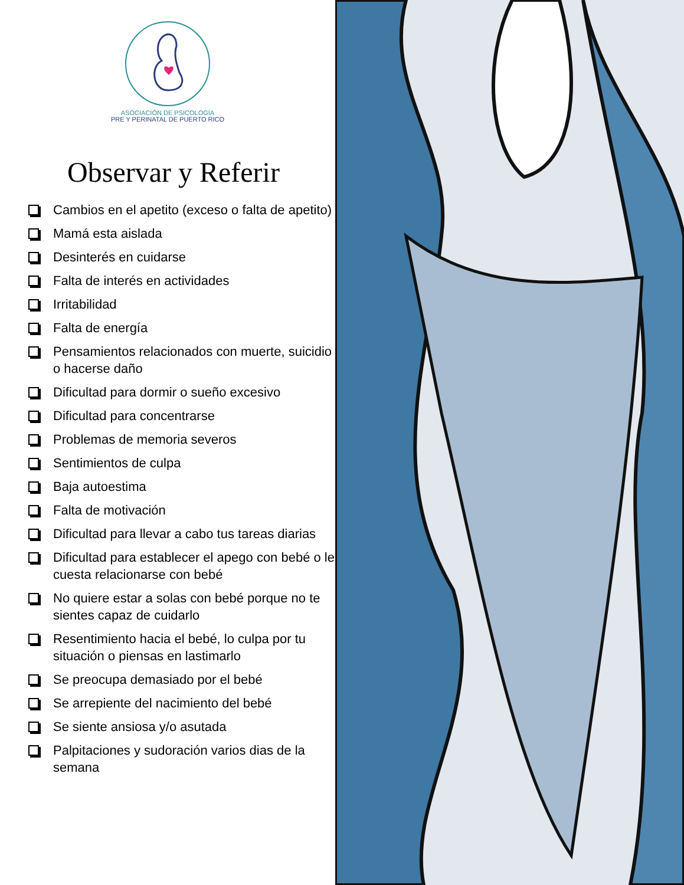ASOCIACIÓN DE PSICOLOGÍA
PRE Y PERINATAL DE PUERTO RICO
Observar y Referir
Cambios en el apetito (exceso o falta de apetito)
Mamá esta aislada
Desinterés en cuidarse
Falta de interés en actividades
Irritabilidad
Falta de energía
Pensamientos relacionados con muerte, suicidio o hacerse daño
Dificultad para dormir o sueño excesivo
Dificultad para concentrarse
Problemas de memoria severos
Sentimientos de culpa
Baja autoestima
Falta de motivación
Dificultad para llevar a cabo tus tareas diarias
Dificultad para establecer el apego con bebé o le cuesta relacionarse con bebé
No quiere estar a solas con bebé porque no te sientes capaz de cuidarlo
Resentimiento hacia el bebé, lo culpa por tu situación o piensas en lastimarlo
Se preocupa demasiado por el bebé
Se arrepiente del nacimiento del bebé
Se siente ansiosa y/o asutada
Palpitaciones y sudoración varios dias de la semana